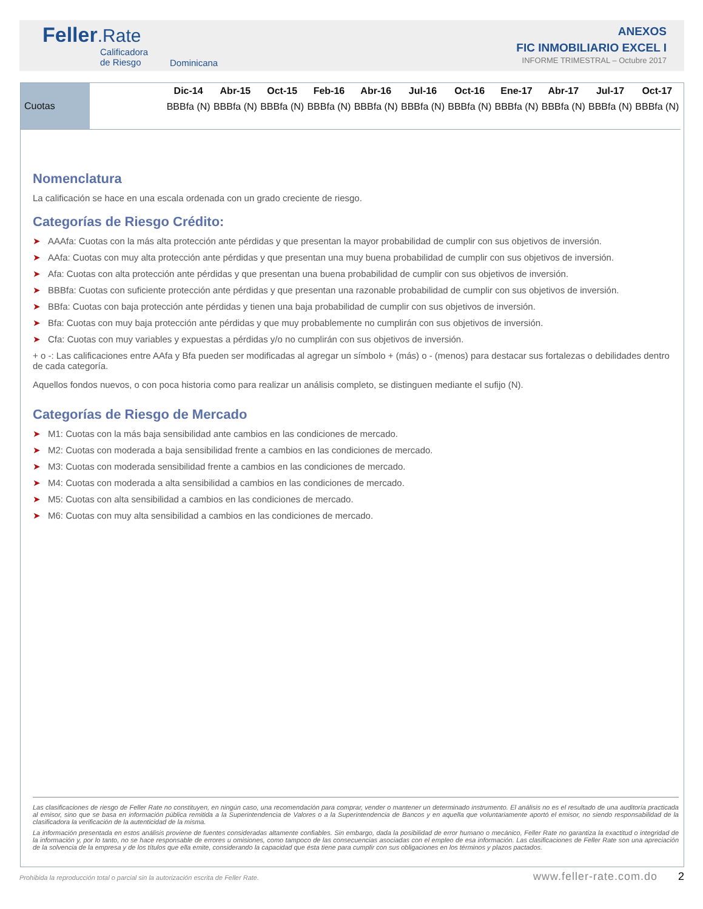Feller.Rate
Calificadora
de Riesgo
Dominicana
ANEXOS
FIC INMOBILIARIO EXCEL I
INFORME TRIMESTRAL – Octubre 2017
| Cuotas | | Dic-14 | Abr-15 | Oct-15 | Feb-16 | Abr-16 | Jul-16 | Oct-16 | Ene-17 | Abr-17 | Jul-17 | Oct-17 |
| | | BBBfa (N) | BBBfa (N) | BBBfa (N) | BBBfa (N) | BBBfa (N) | BBBfa (N) | BBBfa (N) | BBBfa (N) | BBBfa (N) | BBBfa (N) | BBBfa (N) |
Nomenclatura
La calificación se hace en una escala ordenada con un grado creciente de riesgo.
Categorías de Riesgo Crédito:
➤ AAAfa: Cuotas con la más alta protección ante pérdidas y que presentan la mayor probabilidad de cumplir con sus objetivos de inversión.
➤ AAfa: Cuotas con muy alta protección ante pérdidas y que presentan una muy buena probabilidad de cumplir con sus objetivos de inversión.
➤ Afa: Cuotas con alta protección ante pérdidas y que presentan una buena probabilidad de cumplir con sus objetivos de inversión.
➤ BBBfa: Cuotas con suficiente protección ante pérdidas y que presentan una razonable probabilidad de cumplir con sus objetivos de inversión.
➤ BBfa: Cuotas con baja protección ante pérdidas y tienen una baja probabilidad de cumplir con sus objetivos de inversión.
➤ Bfa: Cuotas con muy baja protección ante pérdidas y que muy probablemente no cumplirán con sus objetivos de inversión.
➤ Cfa: Cuotas con muy variables y expuestas a pérdidas y/o no cumplirán con sus objetivos de inversión.
+ o -: Las calificaciones entre AAfa y Bfa pueden ser modificadas al agregar un símbolo + (más) o - (menos) para destacar sus fortalezas o debilidades dentro de cada categoría.
Aquellos fondos nuevos, o con poca historia como para realizar un análisis completo, se distinguen mediante el sufijo (N).
Categorías de Riesgo de Mercado
➤ M1: Cuotas con la más baja sensibilidad ante cambios en las condiciones de mercado.
➤ M2: Cuotas con moderada a baja sensibilidad frente a cambios en las condiciones de mercado.
➤ M3: Cuotas con moderada sensibilidad frente a cambios en las condiciones de mercado.
➤ M4: Cuotas con moderada a alta sensibilidad a cambios en las condiciones de mercado.
➤ M5: Cuotas con alta sensibilidad a cambios en las condiciones de mercado.
➤ M6: Cuotas con muy alta sensibilidad a cambios en las condiciones de mercado.
Las clasificaciones de riesgo de Feller Rate no constituyen, en ningún caso, una recomendación para comprar, vender o mantener un determinado instrumento. El análisis no es el resultado de una auditoría practicada al emisor, sino que se basa en información pública remitida a la Superintendencia de Valores o a la Superintendencia de Bancos y en aquella que voluntariamente aportó el emisor, no siendo responsabilidad de la clasificadora la verificación de la autenticidad de la misma.
La información presentada en estos análisis proviene de fuentes consideradas altamente confiables. Sin embargo, dada la posibilidad de error humano o mecánico, Feller Rate no garantiza la exactitud o integridad de la información y, por lo tanto, no se hace responsable de errores u omisiones, como tampoco de las consecuencias asociadas con el empleo de esa información. Las clasificaciones de Feller Rate son una apreciación de la solvencia de la empresa y de los títulos que ella emite, considerando la capacidad que ésta tiene para cumplir con sus obligaciones en los términos y plazos pactados.
Prohibida la reproducción total o parcial sin la autorización escrita de Feller Rate.
www.feller-rate.com.do 2